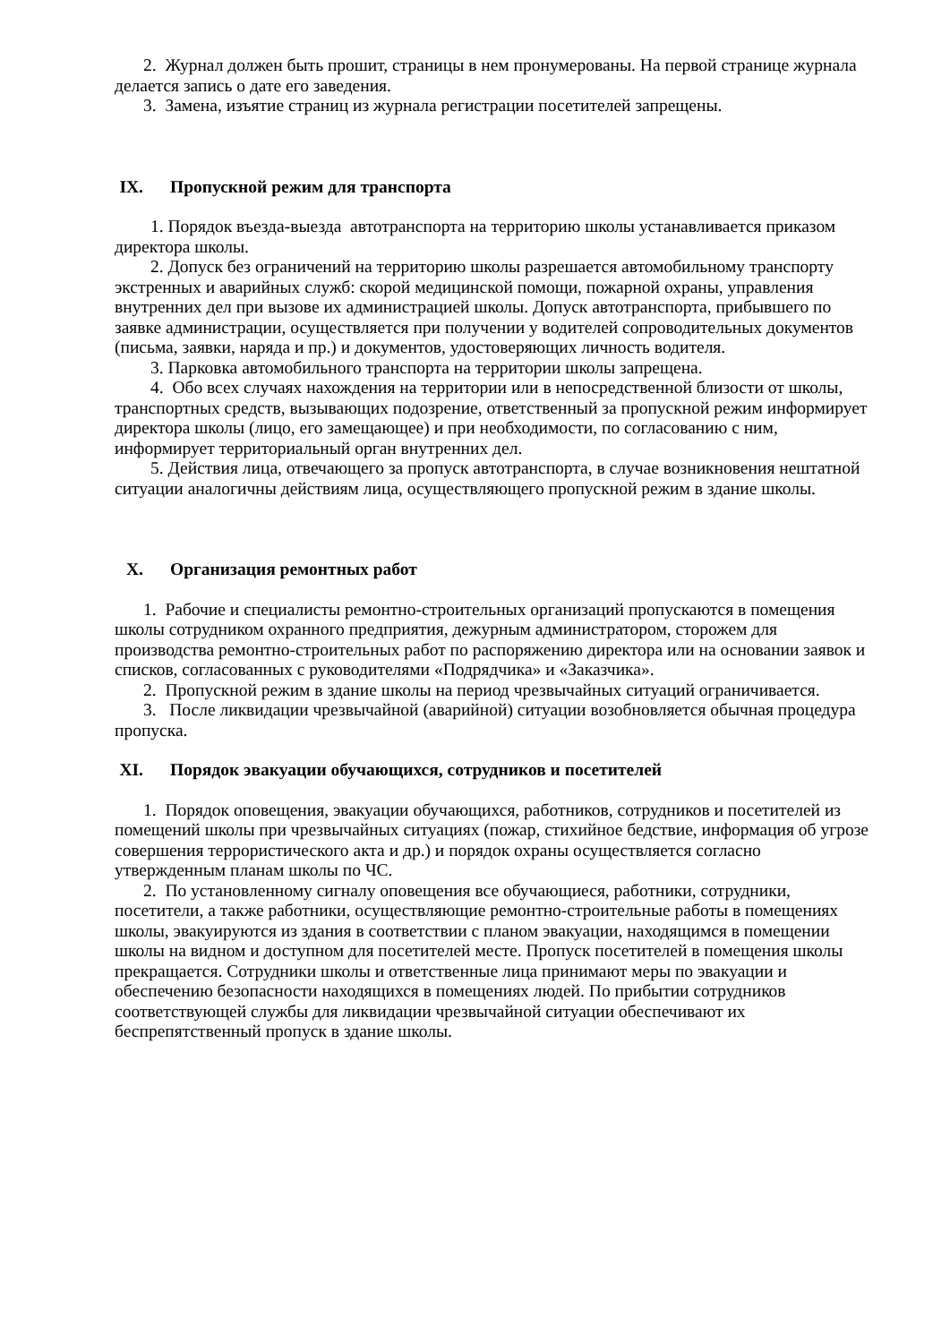2. Журнал должен быть прошит, страницы в нем пронумерованы. На первой странице журнала делается запись о дате его заведения.
3. Замена, изъятие страниц из журнала регистрации посетителей запрещены.
IX. Пропускной режим для транспорта
1. Порядок въезда-выезда автотранспорта на территорию школы устанавливается приказом директора школы.
2. Допуск без ограничений на территорию школы разрешается автомобильному транспорту экстренных и аварийных служб: скорой медицинской помощи, пожарной охраны, управления внутренних дел при вызове их администрацией школы. Допуск автотранспорта, прибывшего по заявке администрации, осуществляется при получении у водителей сопроводительных документов (письма, заявки, наряда и пр.) и документов, удостоверяющих личность водителя.
3. Парковка автомобильного транспорта на территории школы запрещена.
4. Обо всех случаях нахождения на территории или в непосредственной близости от школы, транспортных средств, вызывающих подозрение, ответственный за пропускной режим информирует директора школы (лицо, его замещающее) и при необходимости, по согласованию с ним, информирует территориальный орган внутренних дел.
5. Действия лица, отвечающего за пропуск автотранспорта, в случае возникновения нештатной ситуации аналогичны действиям лица, осуществляющего пропускной режим в здание школы.
X. Организация ремонтных работ
1. Рабочие и специалисты ремонтно-строительных организаций пропускаются в помещения школы сотрудником охранного предприятия, дежурным администратором, сторожем для производства ремонтно-строительных работ по распоряжению директора или на основании заявок и списков, согласованных с руководителями «Подрядчика» и «Заказчика».
2. Пропускной режим в здание школы на период чрезвычайных ситуаций ограничивается.
3. После ликвидации чрезвычайной (аварийной) ситуации возобновляется обычная процедура пропуска.
XI. Порядок эвакуации обучающихся, сотрудников и посетителей
1. Порядок оповещения, эвакуации обучающихся, работников, сотрудников и посетителей из помещений школы при чрезвычайных ситуациях (пожар, стихийное бедствие, информация об угрозе совершения террористического акта и др.) и порядок охраны осуществляется согласно утвержденным планам школы по ЧС.
2. По установленному сигналу оповещения все обучающиеся, работники, сотрудники, посетители, а также работники, осуществляющие ремонтно-строительные работы в помещениях школы, эвакуируются из здания в соответствии с планом эвакуации, находящимся в помещении школы на видном и доступном для посетителей месте. Пропуск посетителей в помещения школы прекращается. Сотрудники школы и ответственные лица принимают меры по эвакуации и обеспечению безопасности находящихся в помещениях людей. По прибытии сотрудников соответствующей службы для ликвидации чрезвычайной ситуации обеспечивают их беспрепятственный пропуск в здание школы.